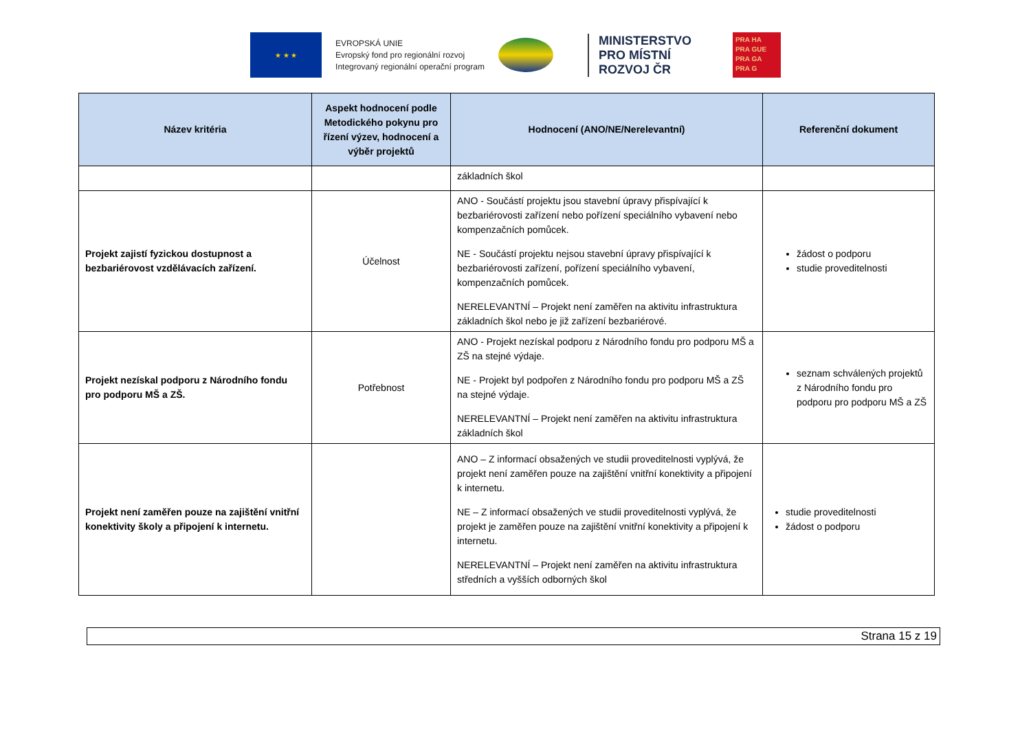★ ★ ★
EVROPSKÁ UNIE
Evropský fond pro regionální rozvoj
Integrovaný regionální operační program
MINISTERSTVO
PRO MÍSTNÍ
ROZVOJ ČR
PRA HA
PRA GUE
PRA GA
PRA G
| Název kritéria | Aspekt hodnocení podle Metodického pokynu pro řízení výzev, hodnocení a výběr projektů | Hodnocení (ANO/NE/Nerelevantní) | Referenční dokument |
| --- | --- | --- | --- |
| | | základních škol | |
| Projekt zajistí fyzickou dostupnost a bezbariérovost vzdělávacích zařízení. | Účelnost | ANO - Součástí projektu jsou stavební úpravy přispívající k bezbariérovosti zařízení nebo pořízení speciálního vybavení nebo kompenzačních pomůcek. NE - Součástí projektu nejsou stavební úpravy přispívající k bezbariérovosti zařízení, pořízení speciálního vybavení, kompenzačních pomůcek. NERELEVANTNÍ – Projekt není zaměřen na aktivitu infrastruktura základních škol nebo je již zařízení bezbariérové. | žádost o podporu studie proveditelnosti |
| Projekt nezískal podporu z Národního fondu pro podporu MŠ a ZŠ. | Potřebnost | ANO - Projekt nezískal podporu z Národního fondu pro podporu MŠ a ZŠ na stejné výdaje. NE - Projekt byl podpořen z Národního fondu pro podporu MŠ a ZŠ na stejné výdaje. NERELEVANTNÍ – Projekt není zaměřen na aktivitu infrastruktura základních škol | seznam schválených projektů z Národního fondu pro podporu pro podporu MŠ a ZŠ |
| Projekt není zaměřen pouze na zajištění vnitřní konektivity školy a připojení k internetu. | | ANO – Z informací obsažených ve studii proveditelnosti vyplývá, že projekt není zaměřen pouze na zajištění vnitřní konektivity a připojení k internetu. NE – Z informací obsažených ve studii proveditelnosti vyplývá, že projekt je zaměřen pouze na zajištění vnitřní konektivity a připojení k internetu. NERELEVANTNÍ – Projekt není zaměřen na aktivitu infrastruktura středních a vyšších odborných škol | studie proveditelnosti žádost o podporu |
Strana 15 z 19